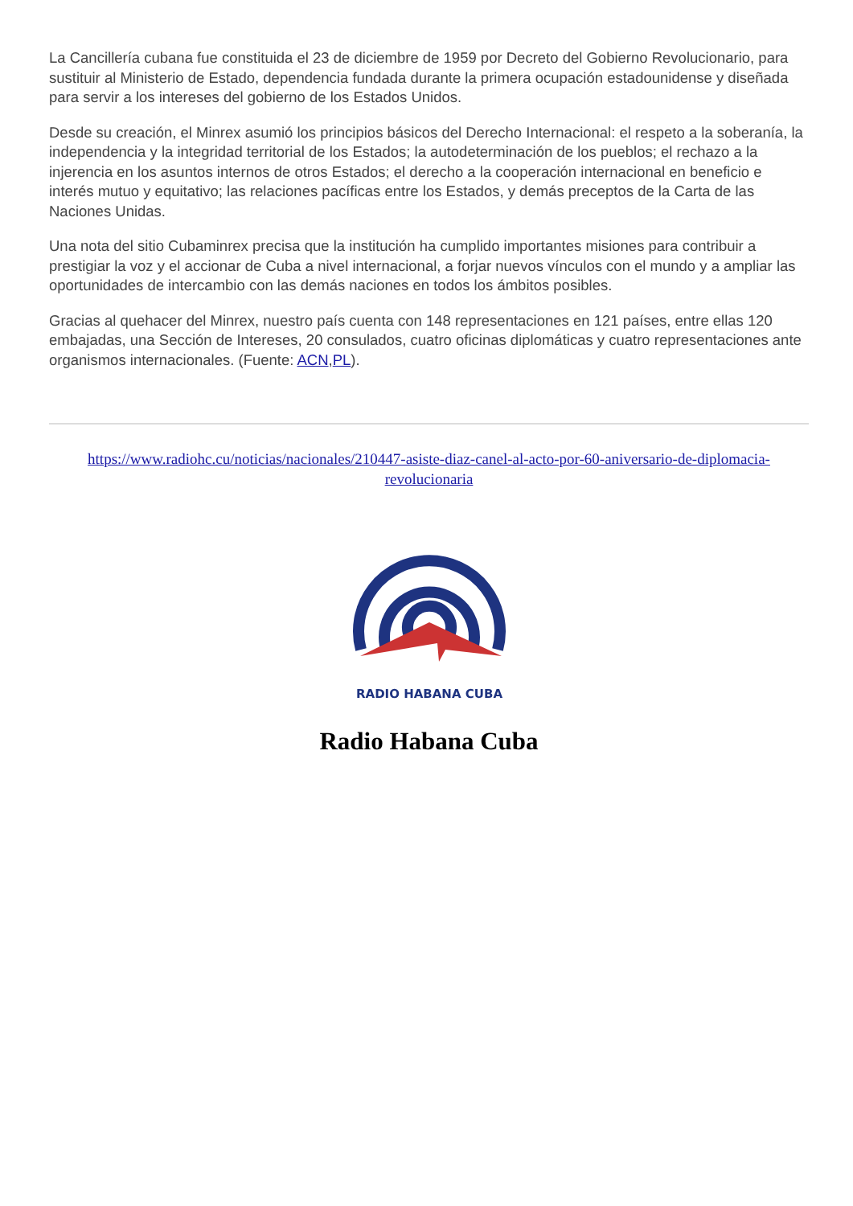La Cancillería cubana fue constituida el 23 de diciembre de 1959 por Decreto del Gobierno Revolucionario, para sustituir al Ministerio de Estado, dependencia fundada durante la primera ocupación estadounidense y diseñada para servir a los intereses del gobierno de los Estados Unidos.
Desde su creación, el Minrex asumió los principios básicos del Derecho Internacional: el respeto a la soberanía, la independencia y la integridad territorial de los Estados; la autodeterminación de los pueblos; el rechazo a la injerencia en los asuntos internos de otros Estados; el derecho a la cooperación internacional en beneficio e interés mutuo y equitativo; las relaciones pacíficas entre los Estados, y demás preceptos de la Carta de las Naciones Unidas.
Una nota del sitio Cubaminrex precisa que la institución ha cumplido importantes misiones para contribuir a prestigiar la voz y el accionar de Cuba a nivel internacional, a forjar nuevos vínculos con el mundo y a ampliar las oportunidades de intercambio con las demás naciones en todos los ámbitos posibles.
Gracias al quehacer del Minrex, nuestro país cuenta con 148 representaciones en 121 países, entre ellas 120 embajadas, una Sección de Intereses, 20 consulados, cuatro oficinas diplomáticas y cuatro representaciones ante organismos internacionales. (Fuente: ACN,PL).
https://www.radiohc.cu/noticias/nacionales/210447-asiste-diaz-canel-al-acto-por-60-aniversario-de-diplomacia-revolucionaria
RADIO HABANA CUBA
Radio Habana Cuba